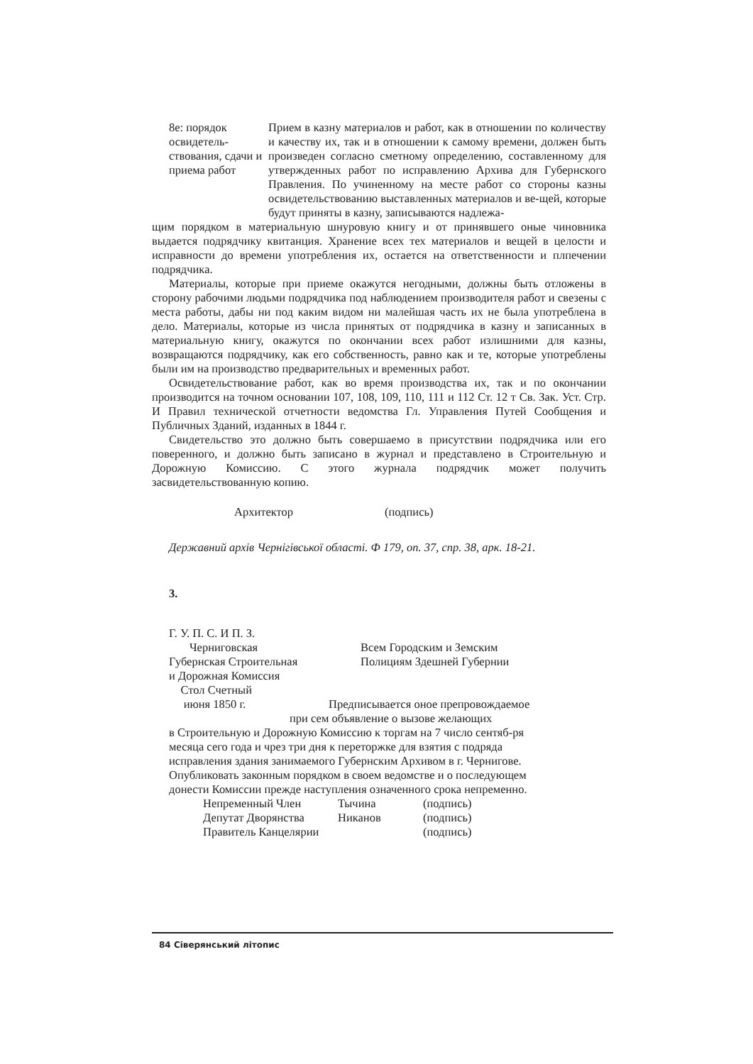8е: порядок освидетель-ствования, сдачи и приема работ
Прием в казну материалов и работ, как в отношении по количеству и качеству их, так и в отношении к самому времени, должен быть произведен согласно сметному определению, составленному для утвержденных работ по исправлению Архива для Губернского Правления. По учиненному на месте работ со стороны казны освидетельствованию выставленных материалов и ве-щей, которые будут приняты в казну, записываются надлежа-
щим порядком в материальную шнуровую книгу и от принявшего оные чиновника выдается подрядчику квитанция. Хранение всех тех материалов и вещей в целости и исправности до времени употребления их, остается на ответственности и плпечении подрядчика.
Материалы, которые при приеме окажутся негодными, должны быть отложены в сторону рабочими людьми подрядчика под наблюдением производителя работ и свезены с места работы, дабы ни под каким видом ни малейшая часть их не была употреблена в дело. Материалы, которые из числа принятых от подрядчика в казну и записанных в материальную книгу, окажутся по окончании всех работ излишними для казны, возвращаются подрядчику, как его собственность, равно как и те, которые употреблены были им на производство предварительных и временных работ.
Освидетельствование работ, как во время производства их, так и по окончании производится на точном основании 107, 108, 109, 110, 111 и 112 Ст. 12 т Св. Зак. Уст. Стр. И Правил технической отчетности ведомства Гл. Управления Путей Сообщения и Публичных Зданий, изданных в 1844 г.
Свидетельство это должно быть совершаемо в присутствии подрядчика или его поверенного, и должно быть записано в журнал и представлено в Строительную и Дорожную Комиссию. С этого журнала подрядчик может получить засвидетельствованную копию.
Архитектор (подпись)
Державний архів Чернігівської області. Ф 179, оп. 37, спр. 38, арк. 18-21.
3.
Г. У. П. С. И П. З.
Черниговская
Губернская Строительная
и Дорожная Комиссия
Стол Счетный
июня 1850 г.
Всем Городским и Земским
Полициям Здешней Губернии
Предписывается оное препровождаемое
при сем объявление о вызове желающих
в Строительную и Дорожную Комиссию к торгам на 7 число сентяб-ря месяца сего года и чрез три дня к переторжке для взятия с подряда исправления здания занимаемого Губернским Архивом в г. Чернигове. Опубликовать законным порядком в своем ведомстве и о последующем донести Комиссии прежде наступления означенного срока непременно.
Непременный Член Тычина (подпись) Депутат Дворянства Никанов (подпись) Правитель Канцелярии (подпись)
84 Сіверянський літопис